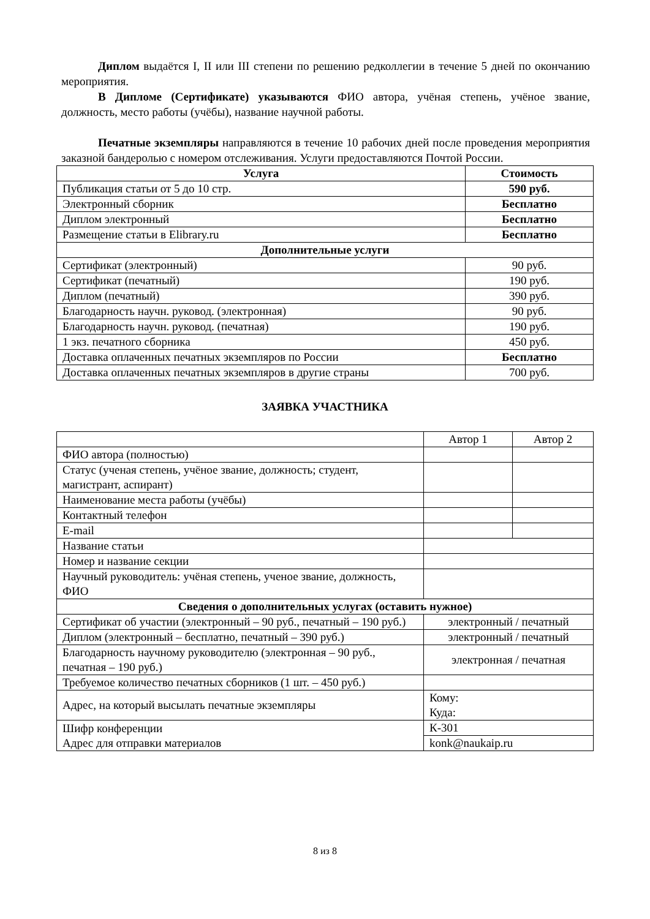Диплом выдаётся I, II или III степени по решению редколлегии в течение 5 дней по окончанию мероприятия.
В Дипломе (Сертификате) указываются ФИО автора, учёная степень, учёное звание, должность, место работы (учёбы), название научной работы.
Печатные экземпляры направляются в течение 10 рабочих дней после проведения мероприятия заказной бандеролью с номером отслеживания. Услуги предоставляются Почтой России.
| Услуга | Стоимость |
| --- | --- |
| Публикация статьи от 5 до 10 стр. | 590 руб. |
| Электронный сборник | Бесплатно |
| Диплом электронный | Бесплатно |
| Размещение статьи в Elibrary.ru | Бесплатно |
| Дополнительные услуги | |
| Сертификат (электронный) | 90 руб. |
| Сертификат (печатный) | 190 руб. |
| Диплом (печатный) | 390 руб. |
| Благодарность научн. руковод. (электронная) | 90 руб. |
| Благодарность научн. руковод. (печатная) | 190 руб. |
| 1 экз. печатного сборника | 450 руб. |
| Доставка оплаченных печатных экземпляров по России | Бесплатно |
| Доставка оплаченных печатных экземпляров в другие страны | 700 руб. |
ЗАЯВКА УЧАСТНИКА
| | Автор 1 | Автор 2 |
| ФИО автора (полностью) | | |
| Статус (ученая степень, учёное звание, должность; студент, магистрант, аспирант) | | |
| Наименование места работы (учёбы) | | |
| Контактный телефон | | |
| E-mail | | |
| Название статьи | | |
| Номер и название секции | | |
| Научный руководитель: учёная степень, ученое звание, должность, ФИО | | |
| Сведения о дополнительных услугах (оставить нужное) | | |
| Сертификат об участии (электронный – 90 руб., печатный – 190 руб.) | электронный / печатный | |
| Диплом (электронный – бесплатно, печатный – 390 руб.) | электронный / печатный | |
| Благодарность научному руководителю (электронная – 90 руб., печатная – 190 руб.) | электронная / печатная | |
| Требуемое количество печатных сборников (1 шт. – 450 руб.) | | |
| Адрес, на который высылать печатные экземпляры | Кому: Куда: | |
| Шифр конференции Адрес для отправки материалов | К-301 | |
| | konk@naukaip.ru | |
8 из 8